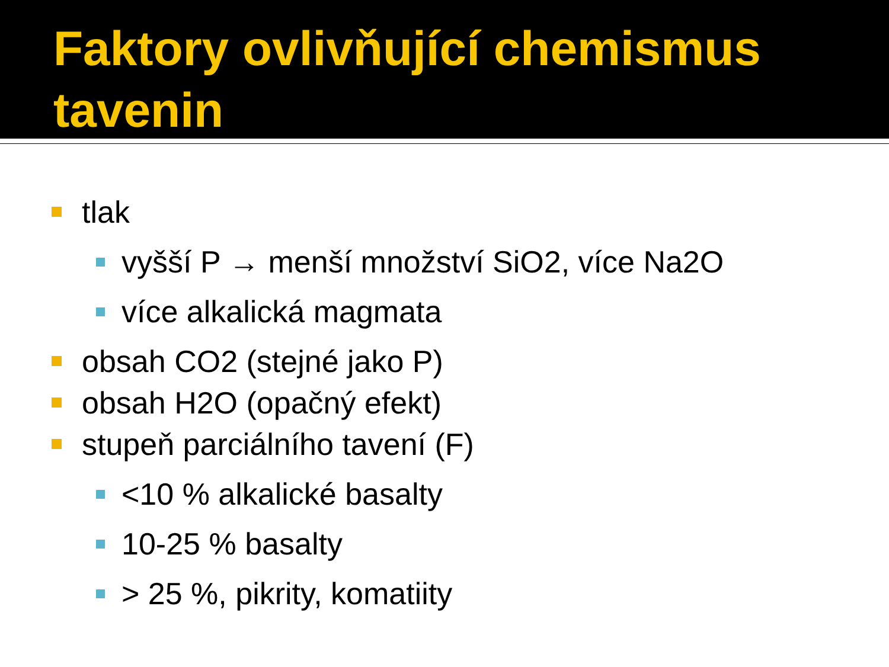Faktory ovlivňující chemismus tavenin
tlak
vyšší P → menší množství SiO2, více Na2O
více alkalická magmata
obsah CO2 (stejné jako P)
obsah H2O (opačný efekt)
stupeň parciálního tavení (F)
<10 % alkalické basalty
10-25 % basalty
> 25 %, pikrity, komatiity